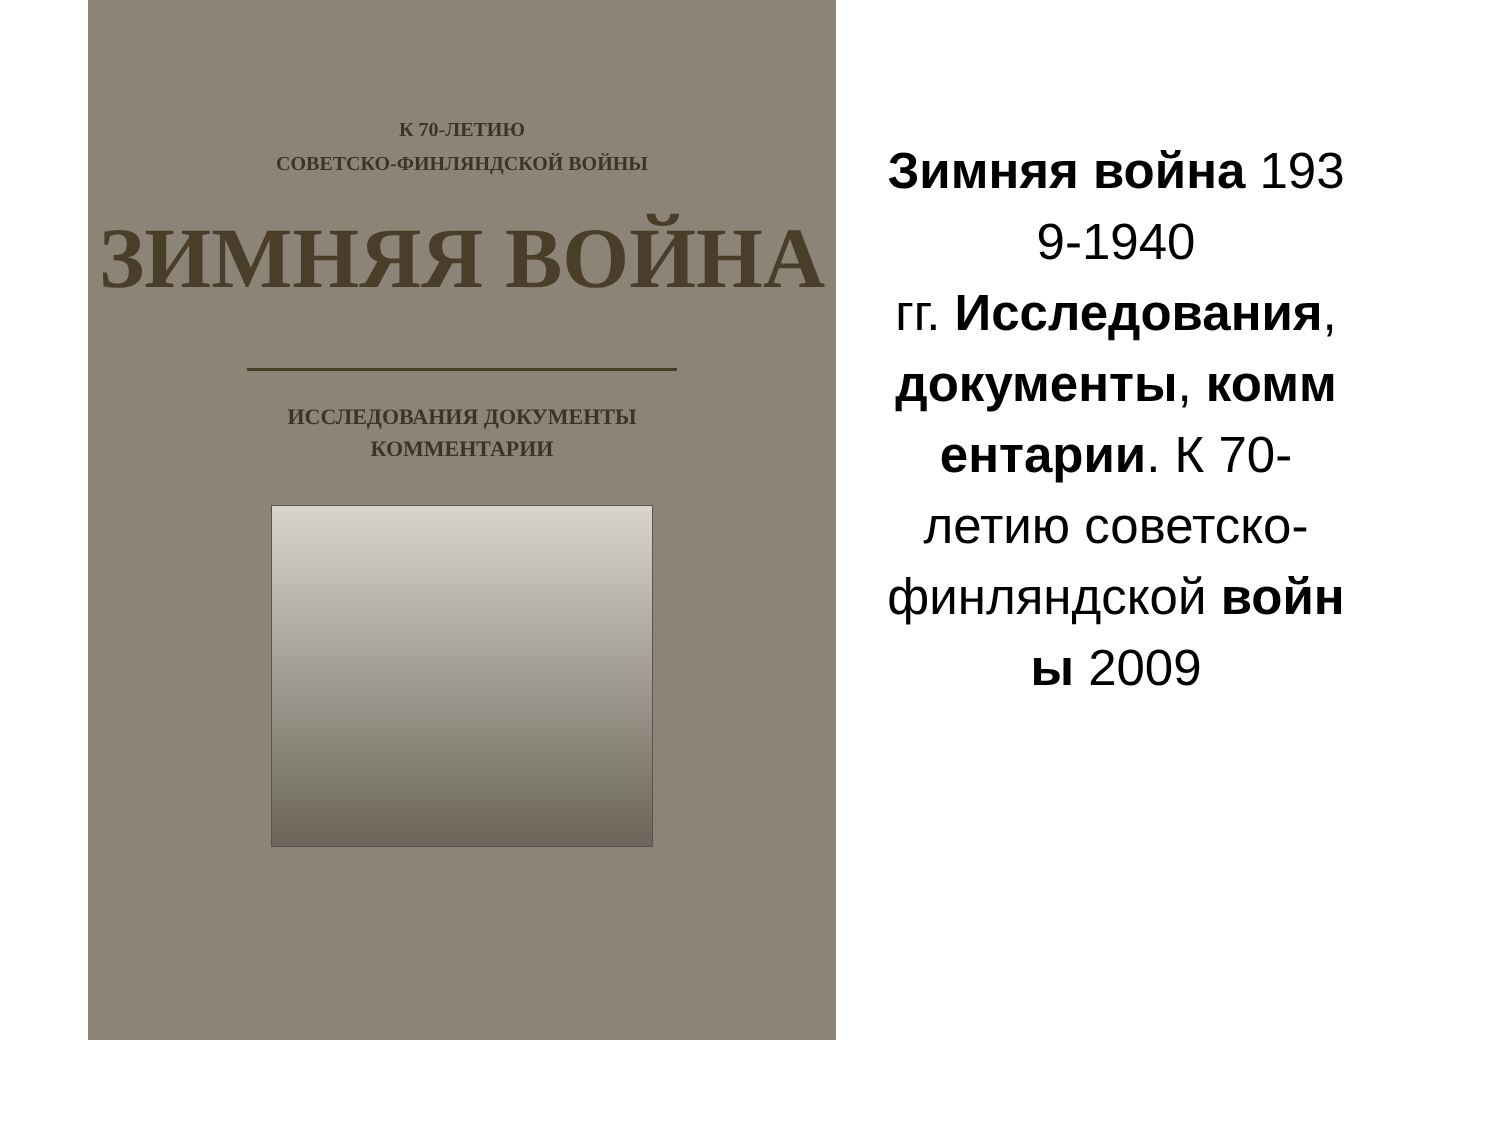К 70-ЛЕТИЮ
СОВЕТСКО-ФИНЛЯНДСКОЙ ВОЙНЫ
ЗИМНЯЯ ВОЙНА
ИССЛЕДОВАНИЯ ДОКУМЕНТЫ
КОММЕНТАРИИ
Зимняя война 193
9-1940
гг. Исследования,
документы, комм
ентарии. К 70-
летию советско-
финляндской войн
ы 2009